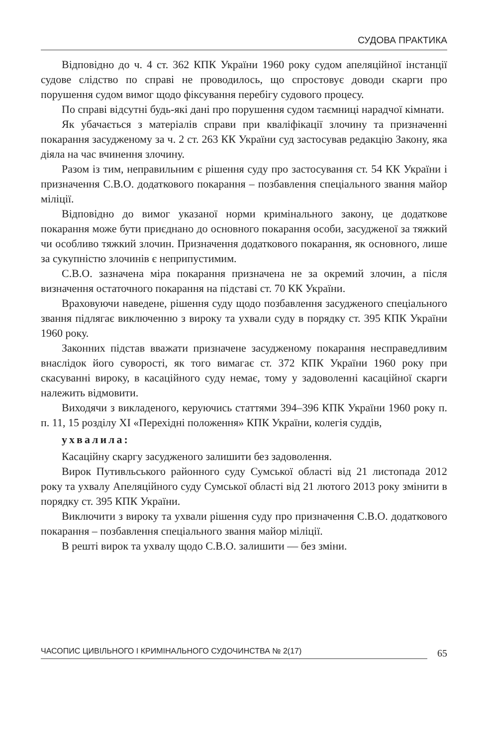СУДОВА ПРАКТИКА
Відповідно до ч. 4 ст. 362 КПК України 1960 року судом апеляційної інстанції судове слідство по справі не проводилось, що спростовує доводи скарги про порушення судом вимог щодо фіксування перебігу судового процесу.
По справі відсутні будь-які дані про порушення судом таємниці нарадчої кімнати.
Як убачається з матеріалів справи при кваліфікації злочину та призначенні покарання засудженому за ч. 2 ст. 263 КК України суд застосував редакцію Закону, яка діяла на час вчинення злочину.
Разом із тим, неправильним є рішення суду про застосування ст. 54 КК України і призначення С.В.О. додаткового покарання – позбавлення спеціального звання майор міліції.
Відповідно до вимог указаної норми кримінального закону, це додаткове покарання може бути приєднано до основного покарання особи, засудженої за тяжкий чи особливо тяжкий злочин. Призначення додаткового покарання, як основного, лише за сукупністю злочинів є неприпустимим.
С.В.О. зазначена міра покарання призначена не за окремий злочин, а після визначення остаточного покарання на підставі ст. 70 КК України.
Враховуючи наведене, рішення суду щодо позбавлення засудженого спеціального звання підлягає виключенню з вироку та ухвали суду в порядку ст. 395 КПК України 1960 року.
Законних підстав вважати призначене засудженому покарання несправедливим внаслідок його суворості, як того вимагає ст. 372 КПК України 1960 року при скасуванні вироку, в касаційного суду немає, тому у задоволенні касаційної скарги належить відмовити.
Виходячи з викладеного, керуючись статтями 394–396 КПК України 1960 року п. п. 11, 15 розділу XI «Перехідні положення» КПК України, колегія суддів,
ухвалила:
Касаційну скаргу засудженого залишити без задоволення.
Вирок Путивльського районного суду Сумської області від 21 листопада 2012 року та ухвалу Апеляційного суду Сумської області від 21 лютого 2013 року змінити в порядку ст. 395 КПК України.
Виключити з вироку та ухвали рішення суду про призначення С.В.О. додаткового покарання – позбавлення спеціального звання майор міліції.
В решті вирок та ухвалу щодо С.В.О. залишити — без зміни.
ЧАСОПИС ЦИВІЛЬНОГО І КРИМІНАЛЬНОГО СУДОЧИНСТВА № 2(17)
65